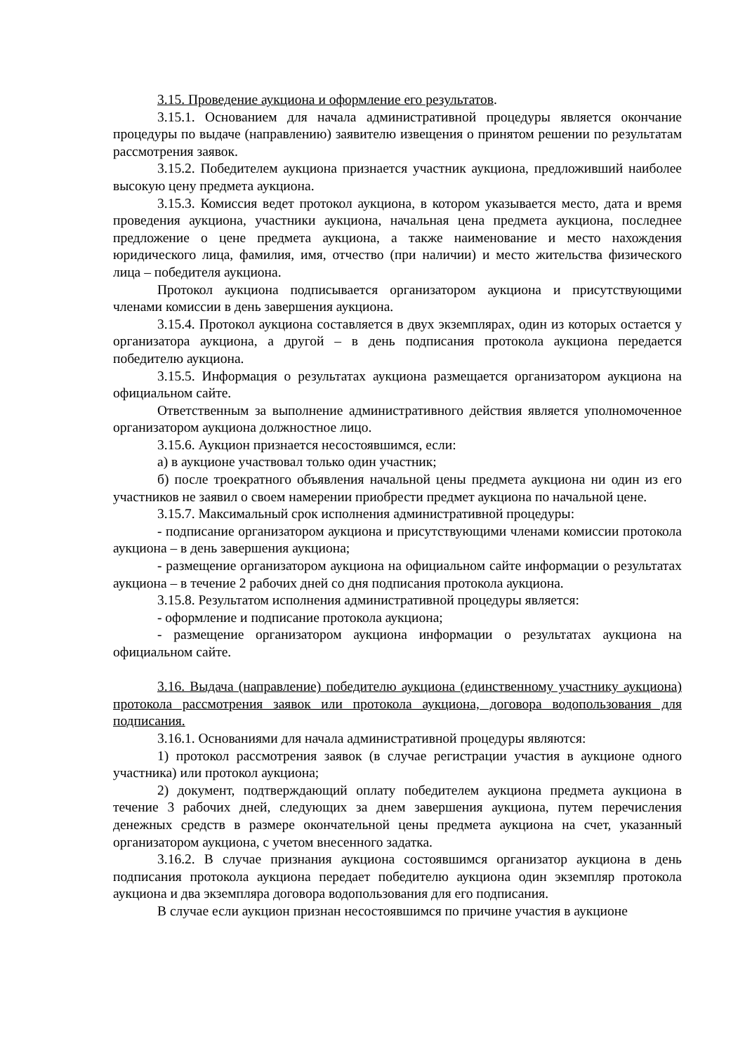3.15. Проведение аукциона и оформление его результатов.
3.15.1. Основанием для начала административной процедуры является окончание процедуры по выдаче (направлению) заявителю извещения о принятом решении по результатам рассмотрения заявок.
3.15.2. Победителем аукциона признается участник аукциона, предложивший наиболее высокую цену предмета аукциона.
3.15.3. Комиссия ведет протокол аукциона, в котором указывается место, дата и время проведения аукциона, участники аукциона, начальная цена предмета аукциона, последнее предложение о цене предмета аукциона, а также наименование и место нахождения юридического лица, фамилия, имя, отчество (при наличии) и место жительства физического лица – победителя аукциона.
Протокол аукциона подписывается организатором аукциона и присутствующими членами комиссии в день завершения аукциона.
3.15.4. Протокол аукциона составляется в двух экземплярах, один из которых остается у организатора аукциона, а другой – в день подписания протокола аукциона передается победителю аукциона.
3.15.5. Информация о результатах аукциона размещается организатором аукциона на официальном сайте.
Ответственным за выполнение административного действия является уполномоченное организатором аукциона должностное лицо.
3.15.6. Аукцион признается несостоявшимся, если:
а) в аукционе участвовал только один участник;
б) после троекратного объявления начальной цены предмета аукциона ни один из его участников не заявил о своем намерении приобрести предмет аукциона по начальной цене.
3.15.7. Максимальный срок исполнения административной процедуры:
- подписание организатором аукциона и присутствующими членами комиссии протокола аукциона – в день завершения аукциона;
- размещение организатором аукциона на официальном сайте информации о результатах аукциона – в течение 2 рабочих дней со дня подписания протокола аукциона.
3.15.8. Результатом исполнения административной процедуры является:
- оформление и подписание протокола аукциона;
- размещение организатором аукциона информации о результатах аукциона на официальном сайте.
3.16. Выдача (направление) победителю аукциона (единственному участнику аукциона) протокола рассмотрения заявок или протокола аукциона, договора водопользования для подписания.
3.16.1. Основаниями для начала административной процедуры являются:
1) протокол рассмотрения заявок (в случае регистрации участия в аукционе одного участника) или протокол аукциона;
2) документ, подтверждающий оплату победителем аукциона предмета аукциона в течение 3 рабочих дней, следующих за днем завершения аукциона, путем перечисления денежных средств в размере окончательной цены предмета аукциона на счет, указанный организатором аукциона, с учетом внесенного задатка.
3.16.2. В случае признания аукциона состоявшимся организатор аукциона в день подписания протокола аукциона передает победителю аукциона один экземпляр протокола аукциона и два экземпляра договора водопользования для его подписания.
В случае если аукцион признан несостоявшимся по причине участия в аукционе